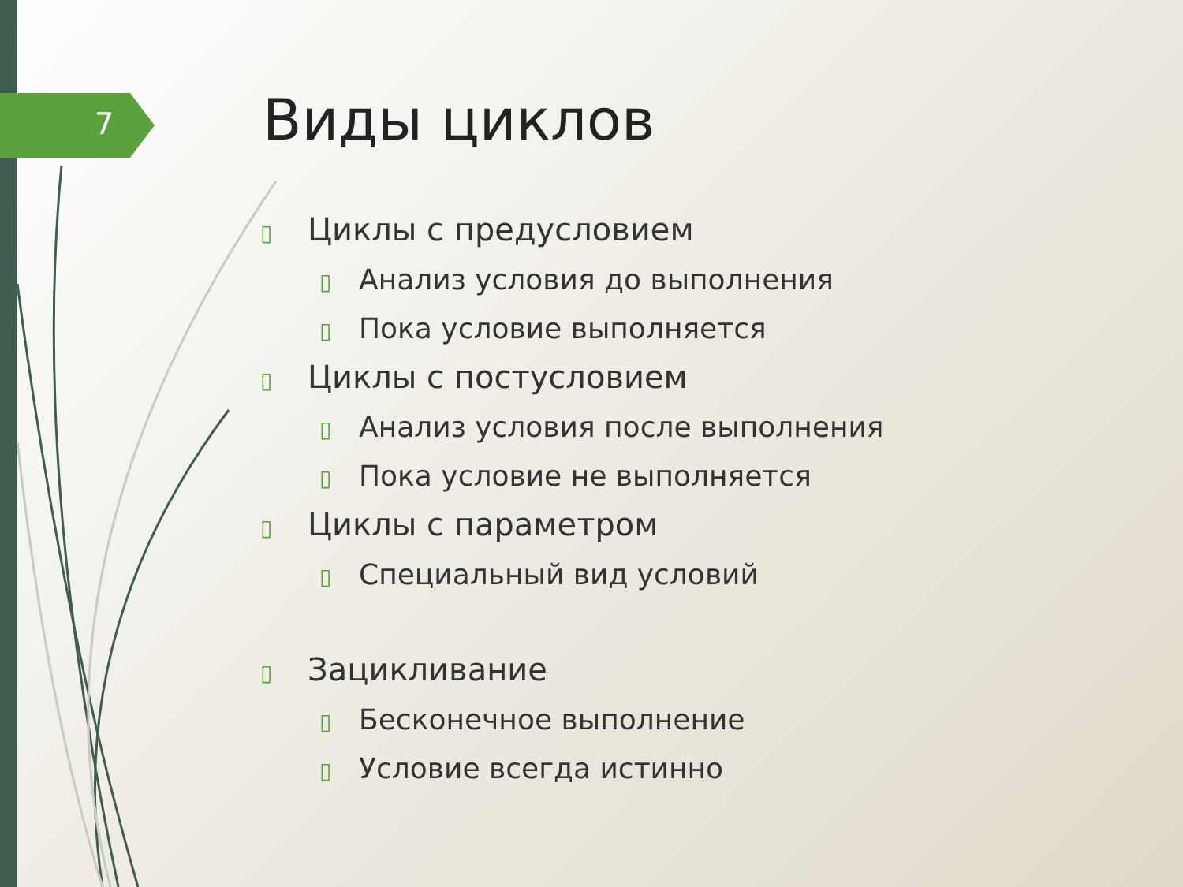7 Виды циклов
▯ Циклы с предусловием
▯ Анализ условия до выполнения
▯ Пока условие выполняется
▯ Циклы с постусловием
▯ Анализ условия после выполнения
▯ Пока условие не выполняется
▯ Циклы с параметром
▯ Специальный вид условий
▯ Зацикливание
▯ Бесконечное выполнение
▯ Условие всегда истинно